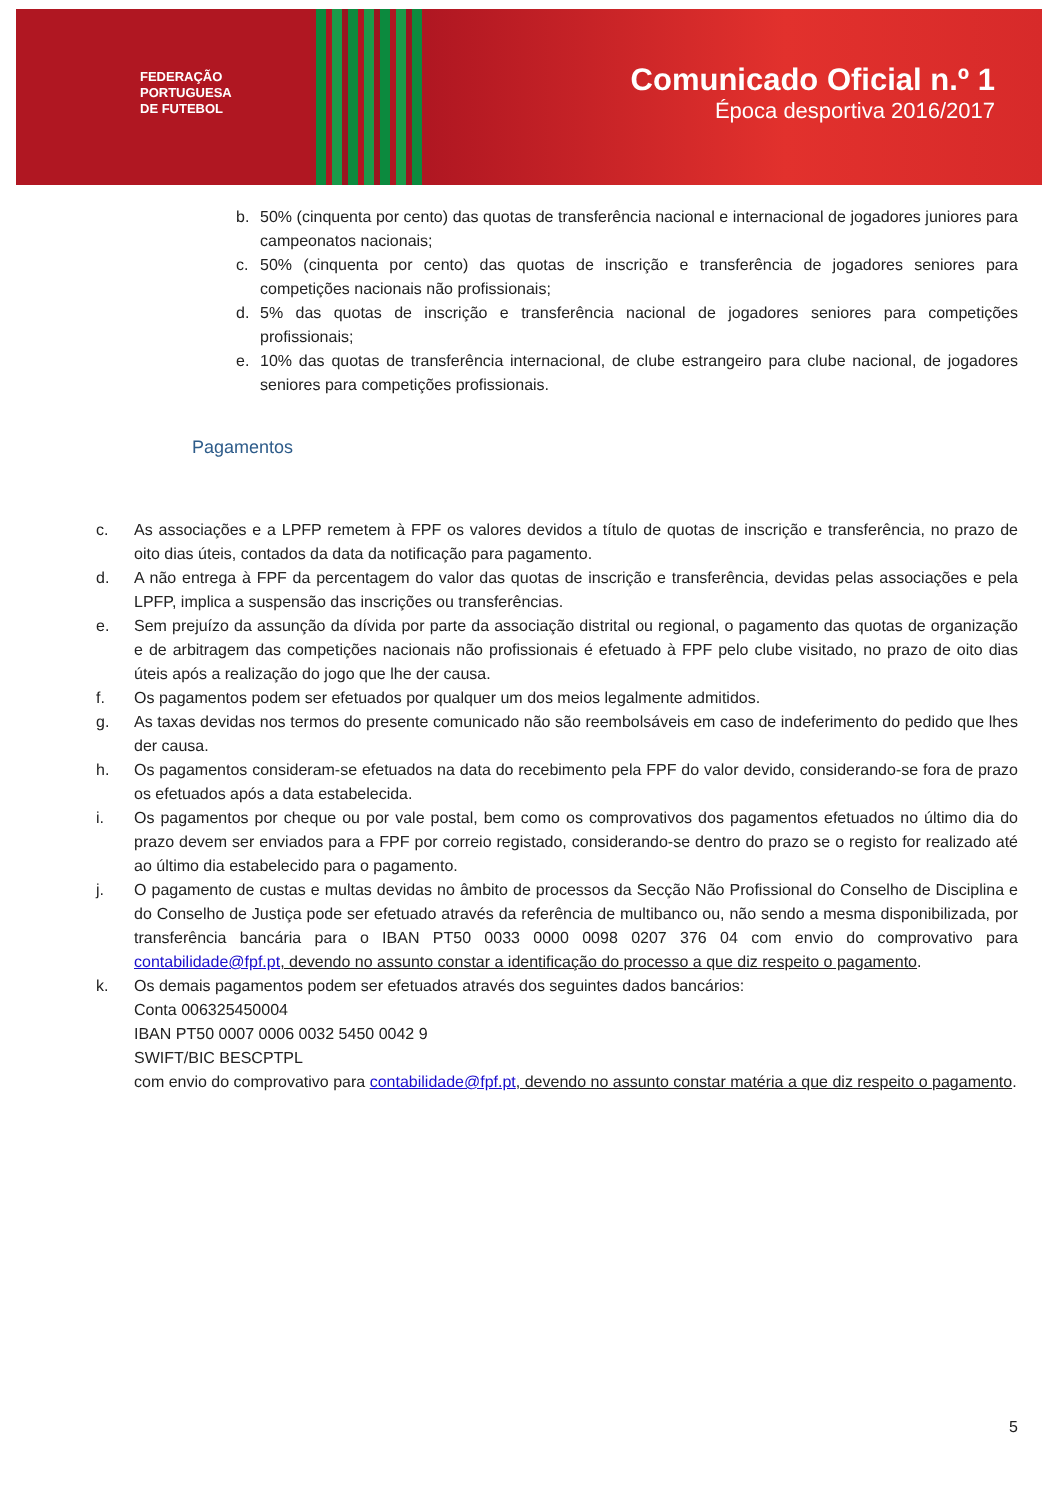FEDERAÇÃO
PORTUGUESA
DE FUTEBOL
Comunicado Oficial n.º 1
Época desportiva 2016/2017
b. 50% (cinquenta por cento) das quotas de transferência nacional e internacional de jogadores juniores para campeonatos nacionais;
c. 50% (cinquenta por cento) das quotas de inscrição e transferência de jogadores seniores para competições nacionais não profissionais;
d. 5% das quotas de inscrição e transferência nacional de jogadores seniores para competições profissionais;
e. 10% das quotas de transferência internacional, de clube estrangeiro para clube nacional, de jogadores seniores para competições profissionais.
Pagamentos
c. As associações e a LPFP remetem à FPF os valores devidos a título de quotas de inscrição e transferência, no prazo de oito dias úteis, contados da data da notificação para pagamento.
d. A não entrega à FPF da percentagem do valor das quotas de inscrição e transferência, devidas pelas associações e pela LPFP, implica a suspensão das inscrições ou transferências.
e. Sem prejuízo da assunção da dívida por parte da associação distrital ou regional, o pagamento das quotas de organização e de arbitragem das competições nacionais não profissionais é efetuado à FPF pelo clube visitado, no prazo de oito dias úteis após a realização do jogo que lhe der causa.
f. Os pagamentos podem ser efetuados por qualquer um dos meios legalmente admitidos.
g. As taxas devidas nos termos do presente comunicado não são reembolsáveis em caso de indeferimento do pedido que lhes der causa.
h. Os pagamentos consideram-se efetuados na data do recebimento pela FPF do valor devido, considerando-se fora de prazo os efetuados após a data estabelecida.
i. Os pagamentos por cheque ou por vale postal, bem como os comprovativos dos pagamentos efetuados no último dia do prazo devem ser enviados para a FPF por correio registado, considerando-se dentro do prazo se o registo for realizado até ao último dia estabelecido para o pagamento.
j. O pagamento de custas e multas devidas no âmbito de processos da Secção Não Profissional do Conselho de Disciplina e do Conselho de Justiça pode ser efetuado através da referência de multibanco ou, não sendo a mesma disponibilizada, por transferência bancária para o IBAN PT50 0033 0000 0098 0207 376 04 com envio do comprovativo para contabilidade@fpf.pt, devendo no assunto constar a identificação do processo a que diz respeito o pagamento.
k. Os demais pagamentos podem ser efetuados através dos seguintes dados bancários:
Conta 006325450004
IBAN PT50 0007 0006 0032 5450 0042 9
SWIFT/BIC BESCPTPL
com envio do comprovativo para contabilidade@fpf.pt, devendo no assunto constar matéria a que diz respeito o pagamento.
5